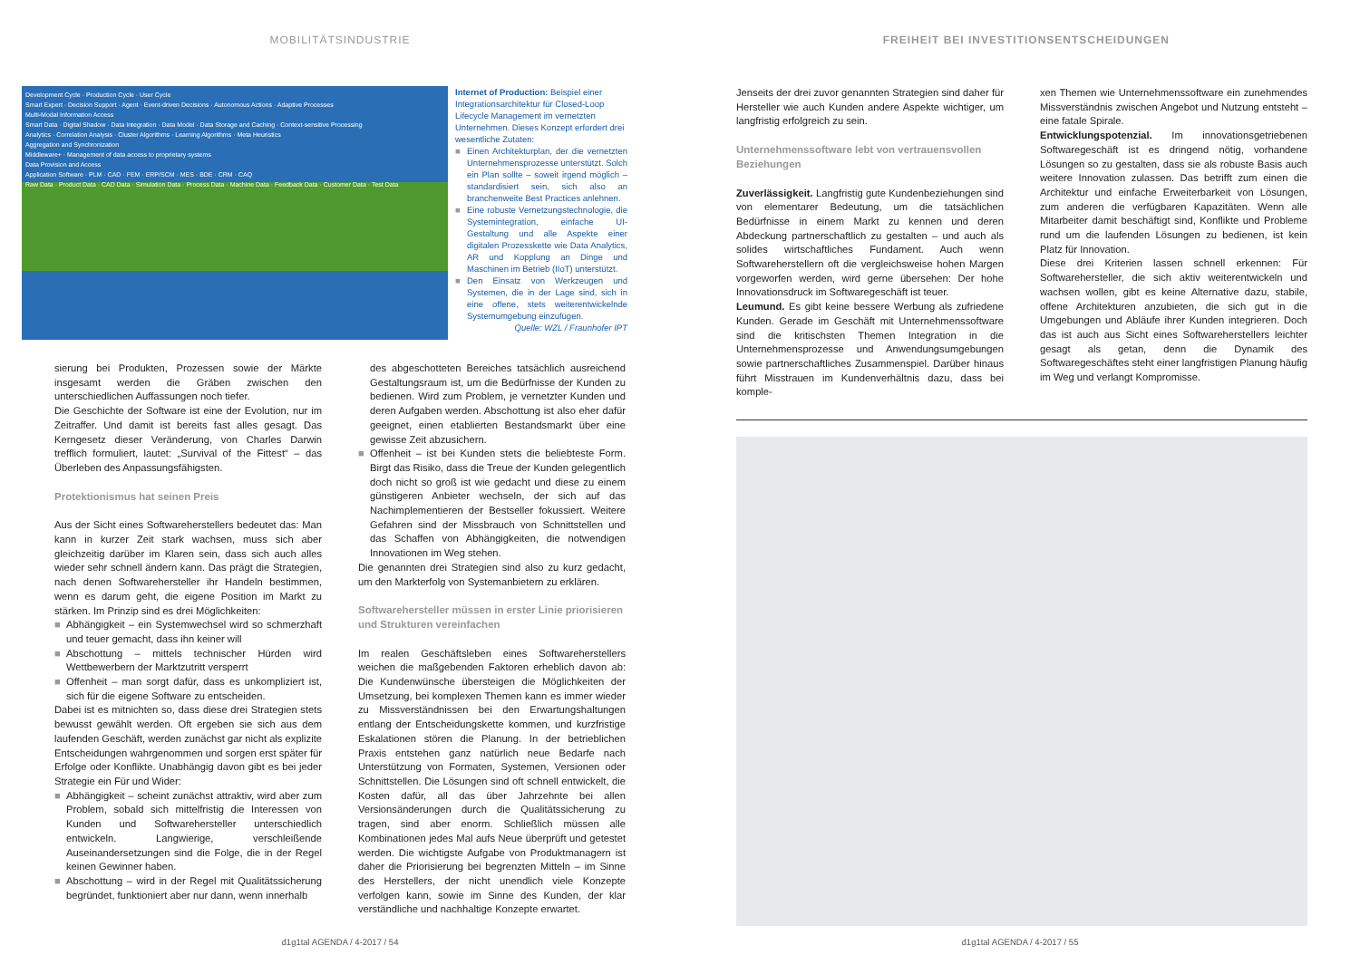MOBILITÄTSINDUSTRIE
Development Cycle · Production Cycle · User Cycle
Smart Expert · Decision Support · Agent · Event-driven Decisions · Autonomous Actions · Adaptive Processes
Multi-Modal Information Access
Smart Data · Digital Shadow · Data Integration · Data Model · Data Storage and Caching · Context-sensitive Processing
Analytics · Correlation Analysis · Cluster Algorithms · Learning Algorithms · Meta Heuristics
Aggregation and Synchronization
Middleware+ · Management of data access to proprietary systems
Data Provision and Access
Application Software · PLM · CAD · FEM · ERP/SCM · MES · BDE · CRM · CAQ
Raw Data · Product Data · CAD Data · Simulation Data · Process Data · Machine Data · Feedback Data · Customer Data · Test Data
Internet of Production: Beispiel einer Integrationsarchitektur für Closed-Loop Lifecycle Management im vernetzten Unternehmen. Dieses Konzept erfordert drei wesentliche Zutaten:
■ Einen Architekturplan, der die vernetzten Unternehmensprozesse unterstützt. Solch ein Plan sollte – soweit irgend möglich – standardisiert sein, sich also an branchenweite Best Practices anlehnen.
■ Eine robuste Vernetzungstechnologie, die Systemintegration, einfache UI-Gestaltung und alle Aspekte einer digitalen Prozesskette wie Data Analytics, AR und Kopplung an Dinge und Maschinen im Betrieb (IIoT) unterstützt.
■ Den Einsatz von Werkzeugen und Systemen, die in der Lage sind, sich in eine offene, stets weiterentwickelnde Systemumgebung einzufügen.
Quelle: WZL / Fraunhofer IPT
sierung bei Produkten, Prozessen sowie der Märkte insgesamt werden die Gräben zwischen den unterschiedlichen Auffassungen noch tiefer.
Die Geschichte der Software ist eine der Evolution, nur im Zeitraffer. Und damit ist bereits fast alles gesagt. Das Kerngesetz dieser Veränderung, von Charles Darwin trefflich formuliert, lautet: „Survival of the Fittest“ – das Überleben des Anpassungsfähigsten.
Protektionismus hat seinen Preis
Aus der Sicht eines Softwareherstellers bedeutet das: Man kann in kurzer Zeit stark wachsen, muss sich aber gleichzeitig darüber im Klaren sein, dass sich auch alles wieder sehr schnell ändern kann. Das prägt die Strategien, nach denen Softwarehersteller ihr Handeln bestimmen, wenn es darum geht, die eigene Position im Markt zu stärken. Im Prinzip sind es drei Möglichkeiten:
■ Abhängigkeit – ein Systemwechsel wird so schmerzhaft und teuer gemacht, dass ihn keiner will
■ Abschottung – mittels technischer Hürden wird Wettbewerbern der Marktzutritt versperrt
■ Offenheit – man sorgt dafür, dass es unkompliziert ist, sich für die eigene Software zu entscheiden.
Dabei ist es mitnichten so, dass diese drei Strategien stets bewusst gewählt werden. Oft ergeben sie sich aus dem laufenden Geschäft, werden zunächst gar nicht als explizite Entscheidungen wahrgenommen und sorgen erst später für Erfolge oder Konflikte. Unabhängig davon gibt es bei jeder Strategie ein Für und Wider:
■ Abhängigkeit – scheint zunächst attraktiv, wird aber zum Problem, sobald sich mittelfristig die Interessen von Kunden und Softwarehersteller unterschiedlich entwickeln. Langwierige, verschleißende Auseinandersetzungen sind die Folge, die in der Regel keinen Gewinner haben.
■ Abschottung – wird in der Regel mit Qualitätssicherung begründet, funktioniert aber nur dann, wenn innerhalb
des abgeschotteten Bereiches tatsächlich ausreichend Gestaltungsraum ist, um die Bedürfnisse der Kunden zu bedienen. Wird zum Problem, je vernetzter Kunden und deren Aufgaben werden. Abschottung ist also eher dafür geeignet, einen etablierten Bestandsmarkt über eine gewisse Zeit abzusichern.
■ Offenheit – ist bei Kunden stets die beliebteste Form. Birgt das Risiko, dass die Treue der Kunden gelegentlich doch nicht so groß ist wie gedacht und diese zu einem günstigeren Anbieter wechseln, der sich auf das Nachimplementieren der Bestseller fokussiert. Weitere Gefahren sind der Missbrauch von Schnittstellen und das Schaffen von Abhängigkeiten, die notwendigen Innovationen im Weg stehen.
Die genannten drei Strategien sind also zu kurz gedacht, um den Markterfolg von Systemanbietern zu erklären.
Softwarehersteller müssen in erster Linie priorisieren und Strukturen vereinfachen
Im realen Geschäftsleben eines Softwareherstellers weichen die maßgebenden Faktoren erheblich davon ab: Die Kundenwünsche übersteigen die Möglichkeiten der Umsetzung, bei komplexen Themen kann es immer wieder zu Missverständnissen bei den Erwartungshaltungen entlang der Entscheidungskette kommen, und kurzfristige Eskalationen stören die Planung. In der betrieblichen Praxis entstehen ganz natürlich neue Bedarfe nach Unterstützung von Formaten, Systemen, Versionen oder Schnittstellen. Die Lösungen sind oft schnell entwickelt, die Kosten dafür, all das über Jahrzehnte bei allen Versionsänderungen durch die Qualitätssicherung zu tragen, sind aber enorm. Schließlich müssen alle Kombinationen jedes Mal aufs Neue überprüft und getestet werden. Die wichtigste Aufgabe von Produktmanagern ist daher die Priorisierung bei begrenzten Mitteln – im Sinne des Herstellers, der nicht unendlich viele Konzepte verfolgen kann, sowie im Sinne des Kunden, der klar verständliche und nachhaltige Konzepte erwartet.
d1g1tal AGENDA / 4-2017 / 54
FREIHEIT BEI INVESTITIONSENTSCHEIDUNGEN
Jenseits der drei zuvor genannten Strategien sind daher für Hersteller wie auch Kunden andere Aspekte wichtiger, um langfristig erfolgreich zu sein.
Unternehmenssoftware lebt von vertrauensvollen Beziehungen
Zuverlässigkeit. Langfristig gute Kundenbeziehungen sind von elementarer Bedeutung, um die tatsächlichen Bedürfnisse in einem Markt zu kennen und deren Abdeckung partnerschaftlich zu gestalten – und auch als solides wirtschaftliches Fundament. Auch wenn Softwareherstellern oft die vergleichsweise hohen Margen vorgeworfen werden, wird gerne übersehen: Der hohe Innovationsdruck im Softwaregeschäft ist teuer.
Leumund. Es gibt keine bessere Werbung als zufriedene Kunden. Gerade im Geschäft mit Unternehmenssoftware sind die kritischsten Themen Integration in die Unternehmensprozesse und Anwendungsumgebungen sowie partnerschaftliches Zusammenspiel. Darüber hinaus führt Misstrauen im Kundenverhältnis dazu, dass bei komple-
xen Themen wie Unternehmenssoftware ein zunehmendes Missverständnis zwischen Angebot und Nutzung entsteht – eine fatale Spirale.
Entwicklungspotenzial. Im innovationsgetriebenen Softwaregeschäft ist es dringend nötig, vorhandene Lösungen so zu gestalten, dass sie als robuste Basis auch weitere Innovation zulassen. Das betrifft zum einen die Architektur und einfache Erweiterbarkeit von Lösungen, zum anderen die verfügbaren Kapazitäten. Wenn alle Mitarbeiter damit beschäftigt sind, Konflikte und Probleme rund um die laufenden Lösungen zu bedienen, ist kein Platz für Innovation.
Diese drei Kriterien lassen schnell erkennen: Für Softwarehersteller, die sich aktiv weiterentwickeln und wachsen wollen, gibt es keine Alternative dazu, stabile, offene Architekturen anzubieten, die sich gut in die Umgebungen und Abläufe ihrer Kunden integrieren. Doch das ist auch aus Sicht eines Softwareherstellers leichter gesagt als getan, denn die Dynamik des Softwaregeschäftes steht einer langfristigen Planung häufig im Weg und verlangt Kompromisse.
d1g1tal AGENDA / 4-2017 / 55